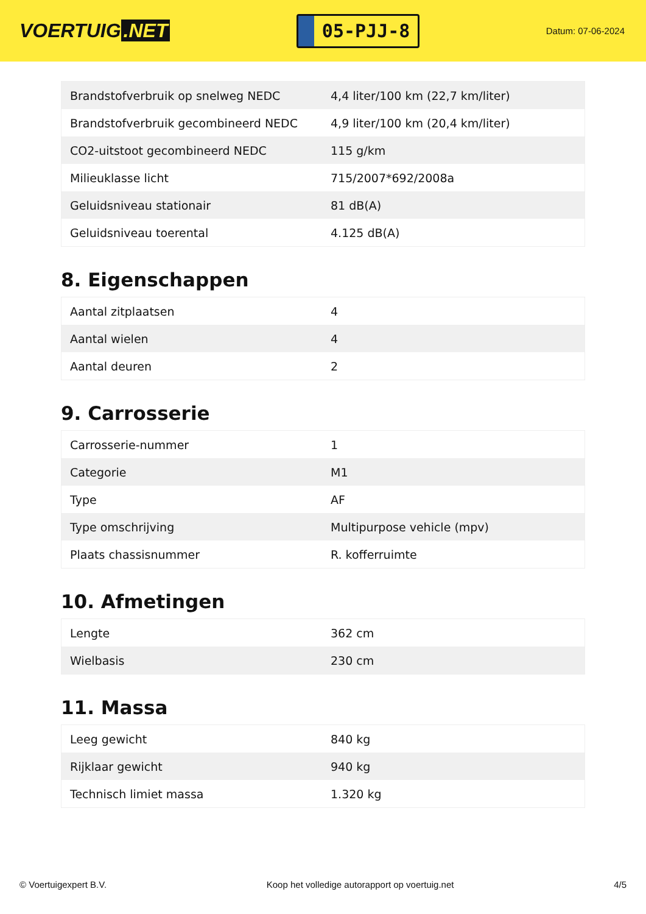VOERTUIG.NET
05-PJJ-8
Datum: 07-06-2024
| Brandstofverbruik op snelweg NEDC | 4,4 liter/100 km (22,7 km/liter) |
| Brandstofverbruik gecombineerd NEDC | 4,9 liter/100 km (20,4 km/liter) |
| CO2-uitstoot gecombineerd NEDC | 115 g/km |
| Milieuklasse licht | 715/2007*692/2008a |
| Geluidsniveau stationair | 81 dB(A) |
| Geluidsniveau toerental | 4.125 dB(A) |
8. Eigenschappen
| Aantal zitplaatsen | 4 |
| Aantal wielen | 4 |
| Aantal deuren | 2 |
9. Carrosserie
| Carrosserie-nummer | 1 |
| Categorie | M1 |
| Type | AF |
| Type omschrijving | Multipurpose vehicle (mpv) |
| Plaats chassisnummer | R. kofferruimte |
10. Afmetingen
| Lengte | 362 cm |
| Wielbasis | 230 cm |
11. Massa
| Leeg gewicht | 840 kg |
| Rijklaar gewicht | 940 kg |
| Technisch limiet massa | 1.320 kg |
© Voertuigexpert B.V. Koop het volledige autorapport op voertuig.net 4/5